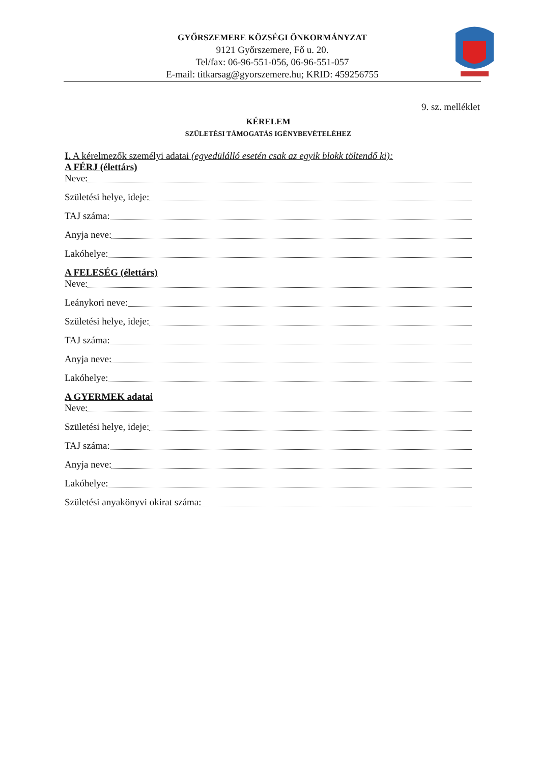GYŐRSZEMERE KÖZSÉGI ÖNKORMÁNYZAT
9121 Győrszemere, Fő u. 20.
Tel/fax: 06-96-551-056, 06-96-551-057
E-mail: titkarsag@gyorszemere.hu; KRID: 459256755
9. sz. melléklet
KÉRELEM
SZÜLETÉSI TÁMOGATÁS IGÉNYBEVÉTELÉHEZ
I. A kérelmezők személyi adatai (egyedülálló esetén csak az egyik blokk töltendő ki):
A FÉRJ (élettárs)
Neve:
Születési helye, ideje:
TAJ száma:
Anyja neve:
Lakóhelye:
A FELESÉG (élettárs)
Neve:
Leánykori neve:
Születési helye, ideje:
TAJ száma:
Anyja neve:
Lakóhelye:
A GYERMEK adatai
Neve:
Születési helye, ideje:
TAJ száma:
Anyja neve:
Lakóhelye:
Születési anyakönyvi okirat száma: